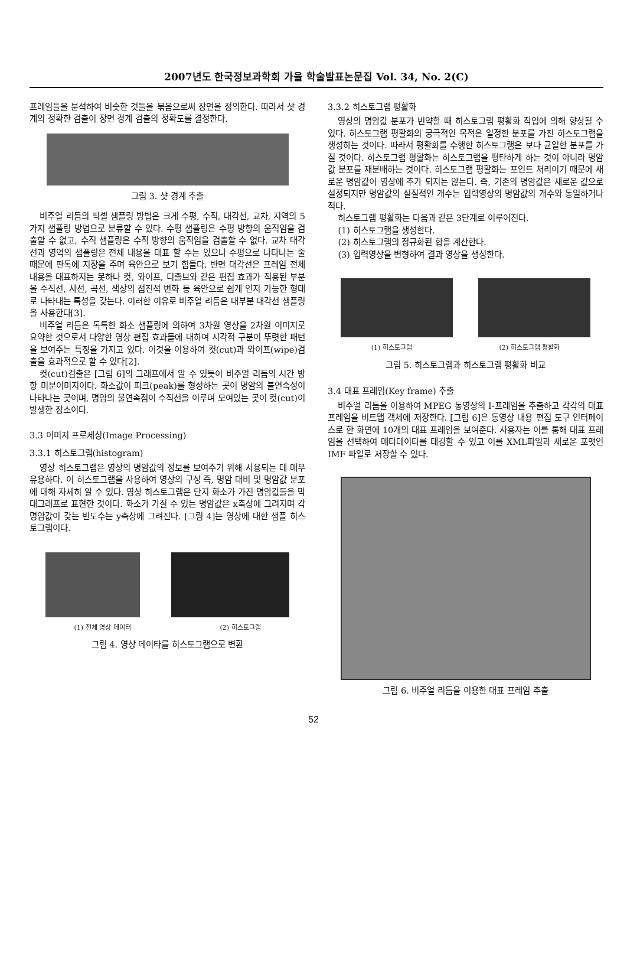2007년도 한국정보과학회 가을 학술발표논문집 Vol. 34, No. 2(C)
프레임들을 분석하여 비슷한 것들을 묶음으로써 장면을 정의한다. 따라서 샷 경계의 정확한 검출이 장면 경계 검출의 정확도를 결정한다.
그림 3. 샷 경계 추출
비주얼 리듬의 픽셀 샘플링 방법은 크게 수평, 수직, 대각선, 교차, 지역의 5가지 샘플링 방법으로 분류할 수 있다. 수평 샘플링은 수평 방향의 움직임을 검출할 수 없고, 수직 샘플링은 수직 방향의 움직임을 검출할 수 없다. 교차 대각선과 영역의 샘플링은 전체 내용을 대표 할 수는 있으나 수평으로 나타나는 줄 때문에 판독에 지장을 주며 육안으로 보기 힘들다. 반면 대각선은 프레임 전체 내용을 대표하지는 못하나 컷, 와이프, 디졸브와 같은 편집 효과가 적용된 부분을 수직선, 사선, 곡선, 색상의 점진적 변화 등 육안으로 쉽게 인지 가능한 형태로 나타내는 특성을 갖는다. 이러한 이유로 비주얼 리듬은 대부분 대각선 샘플링을 사용한다[3].
비주얼 리듬은 독특한 화소 샘플링에 의하여 3차원 영상을 2차원 이미지로 요약한 것으로서 다양한 영상 편집 효과들에 대하여 시각적 구분이 뚜렷한 패턴을 보여주는 특징을 가지고 있다. 이것을 이용하여 컷(cut)과 와이프(wipe)검출을 효과적으로 할 수 있다[2].
컷(cut)검출은 [그림 6]의 그래프에서 알 수 있듯이 비주얼 리듬의 시간 방향 미분이미지이다. 화소값이 피크(peak)를 형성하는 곳이 명암의 불연속성이 나타나는 곳이며, 명암의 불연속점이 수직선을 이루며 모여있는 곳이 컷(cut)이 발생한 장소이다.
3.3 이미지 프로세싱(Image Processing)
3.3.1 히스토그램(histogram)
영상 히스토그램은 영상의 명암값의 정보를 보여주기 위해 사용되는 데 매우 유용하다. 이 히스토그램을 사용하여 영상의 구성 즉, 명암 대비 및 명암값 분포에 대해 자세히 알 수 있다. 영상 히스토그램은 단지 화소가 가진 명암값들을 막대그래프로 표현한 것이다. 화소가 가질 수 있는 명암값은 x축상에 그려지며 각 명암값이 갖는 빈도수는 y축상에 그려진다. [그림 4]는 영상에 대한 샘플 히스토그램이다.
(1) 전체 영상 데이터 (2) 히스토그램
그림 4. 영상 데이타를 히스토그램으로 변환
3.3.2 히스토그램 평활화
영상의 명암값 분포가 빈약할 때 히스토그램 평활화 작업에 의해 향상될 수 있다. 히스토그램 평활화의 궁극적인 목적은 일정한 분포를 가진 히스토그램을 생성하는 것이다. 따라서 평활화를 수행한 히스토그램은 보다 균일한 분포를 가질 것이다. 히스토그램 평활화는 히스토그램을 평탄하게 하는 것이 아니라 명암값 분포를 재분배하는 것이다. 히스토그램 평활화는 포인트 처리이기 때문에 새로운 명암값이 영상에 추가 되지는 않는다. 즉, 기존의 명암값은 새로운 값으로 설정되지만 명암값의 실질적인 개수는 입력영상의 명암값의 개수와 동일하거나 적다.
히스토그램 평활화는 다음과 같은 3단계로 이루어진다.
(1) 히스토그램을 생성한다.
(2) 히스토그램의 정규화된 합을 계산한다.
(3) 입력영상을 변형하여 결과 영상을 생성한다.
(1) 히스토그램 (2) 히스토그램 평활화
그림 5. 히스토그램과 히스토그램 평활화 비교
3.4 대표 프레임(Key frame) 추출
비주얼 리듬을 이용하여 MPEG 동영상의 I-프레임을 추출하고 각각의 대표 프레임을 비트맵 객체에 저장한다. [그림 6]은 동영상 내용 편집 도구 인터페이스로 한 화면에 10개의 대표 프레임을 보여준다. 사용자는 이를 통해 대표 프레임을 선택하여 메타데이타를 태깅할 수 있고 이를 XML파일과 새로운 포맷인 IMF 파일로 저장할 수 있다.
그림 6. 비주얼 리듬을 이용한 대표 프레임 추출
52